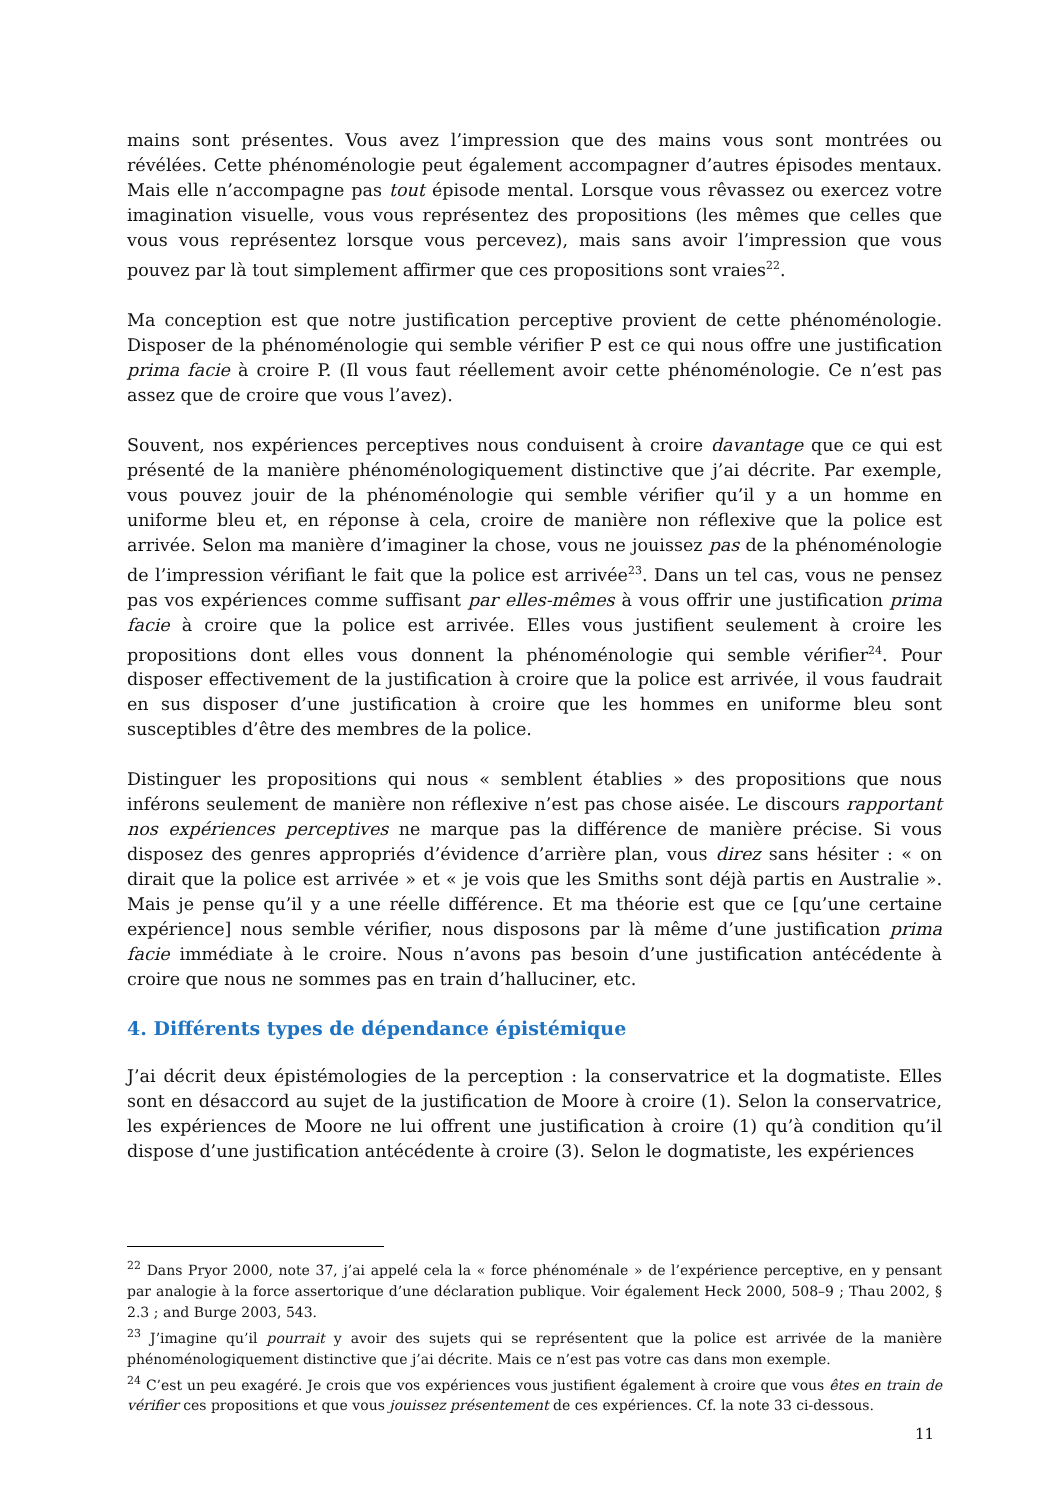mains sont présentes. Vous avez l’impression que des mains vous sont montrées ou révélées. Cette phénoménologie peut également accompagner d’autres épisodes mentaux. Mais elle n’accompagne pas tout épisode mental. Lorsque vous rêvassez ou exercez votre imagination visuelle, vous vous représentez des propositions (les mêmes que celles que vous vous représentez lorsque vous percevez), mais sans avoir l’impression que vous pouvez par là tout simplement affirmer que ces propositions sont vraies<sup>22</sup>.
Ma conception est que notre justification perceptive provient de cette phénoménologie. Disposer de la phénoménologie qui semble vérifier P est ce qui nous offre une justification prima facie à croire P. (Il vous faut réellement avoir cette phénoménologie. Ce n’est pas assez que de croire que vous l’avez).
Souvent, nos expériences perceptives nous conduisent à croire davantage que ce qui est présenté de la manière phénoménologiquement distinctive que j’ai décrite. Par exemple, vous pouvez jouir de la phénoménologie qui semble vérifier qu’il y a un homme en uniforme bleu et, en réponse à cela, croire de manière non réflexive que la police est arrivée. Selon ma manière d’imaginer la chose, vous ne jouissez pas de la phénoménologie de l’impression vérifiant le fait que la police est arrivée<sup>23</sup>. Dans un tel cas, vous ne pensez pas vos expériences comme suffisant par elles-mêmes à vous offrir une justification prima facie à croire que la police est arrivée. Elles vous justifient seulement à croire les propositions dont elles vous donnent la phénoménologie qui semble vérifier<sup>24</sup>. Pour disposer effectivement de la justification à croire que la police est arrivée, il vous faudrait en sus disposer d’une justification à croire que les hommes en uniforme bleu sont susceptibles d’être des membres de la police.
Distinguer les propositions qui nous « semblent établies » des propositions que nous inférons seulement de manière non réflexive n’est pas chose aisée. Le discours rapportant nos expériences perceptives ne marque pas la différence de manière précise. Si vous disposez des genres appropriés d’évidence d’arrière plan, vous direz sans hésiter : « on dirait que la police est arrivée » et « je vois que les Smiths sont déjà partis en Australie ». Mais je pense qu’il y a une réelle différence. Et ma théorie est que ce [qu’une certaine expérience] nous semble vérifier, nous disposons par là même d’une justification prima facie immédiate à le croire. Nous n’avons pas besoin d’une justification antécédente à croire que nous ne sommes pas en train d’halluciner, etc.
4. Différents types de dépendance épistémique
J’ai décrit deux épistémologies de la perception : la conservatrice et la dogmatiste. Elles sont en désaccord au sujet de la justification de Moore à croire (1). Selon la conservatrice, les expériences de Moore ne lui offrent une justification à croire (1) qu’à condition qu’il dispose d’une justification antécédente à croire (3). Selon le dogmatiste, les expériences
<sup>22</sup> Dans Pryor 2000, note 37, j’ai appelé cela la « force phénoménale » de l’expérience perceptive, en y pensant par analogie à la force assertorique d’une déclaration publique. Voir également Heck 2000, 508–9 ; Thau 2002, § 2.3 ; and Burge 2003, 543.
<sup>23</sup> J’imagine qu’il pourrait y avoir des sujets qui se représentent que la police est arrivée de la manière phénoménologiquement distinctive que j’ai décrite. Mais ce n’est pas votre cas dans mon exemple.
<sup>24</sup> C’est un peu exagéré. Je crois que vos expériences vous justifient également à croire que vous êtes en train de vérifier ces propositions et que vous jouissez présentement de ces expériences. Cf. la note 33 ci-dessous.
11